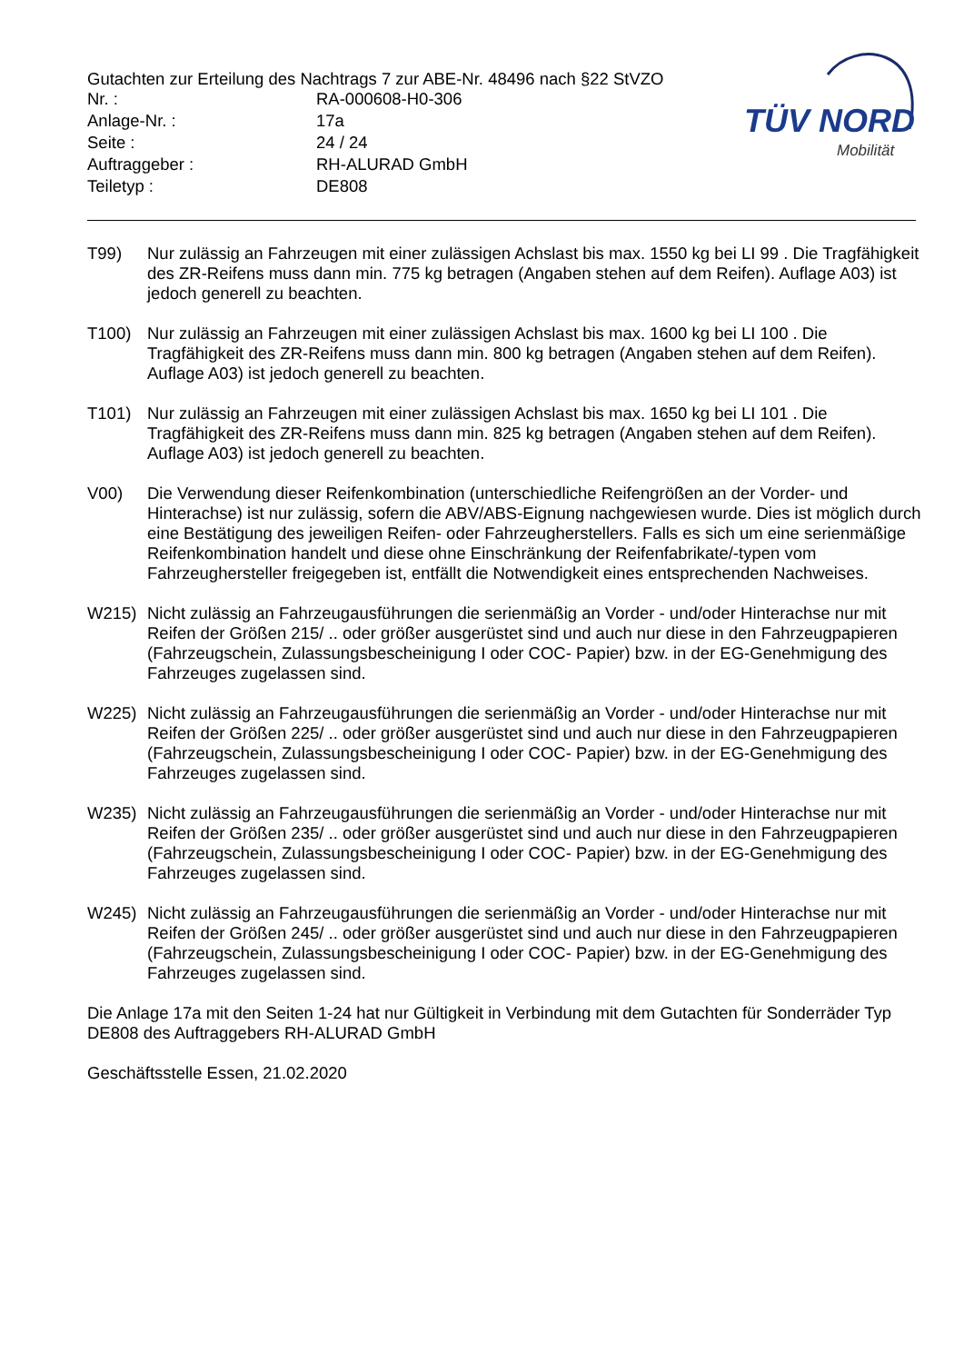Gutachten zur Erteilung des Nachtrags 7 zur ABE-Nr. 48496 nach §22 StVZO
Nr. : RA-000608-H0-306
Anlage-Nr. : 17a
Seite : 24 / 24
Auftraggeber : RH-ALURAD GmbH
Teiletyp : DE808
TÜV NORD
Mobilität
T99) Nur zulässig an Fahrzeugen mit einer zulässigen Achslast bis max. 1550 kg bei LI 99 . Die Tragfähigkeit des ZR-Reifens muss dann min. 775 kg betragen (Angaben stehen auf dem Reifen). Auflage A03) ist jedoch generell zu beachten.
T100) Nur zulässig an Fahrzeugen mit einer zulässigen Achslast bis max. 1600 kg bei LI 100 . Die Tragfähigkeit des ZR-Reifens muss dann min. 800 kg betragen (Angaben stehen auf dem Reifen). Auflage A03) ist jedoch generell zu beachten.
T101) Nur zulässig an Fahrzeugen mit einer zulässigen Achslast bis max. 1650 kg bei LI 101 . Die Tragfähigkeit des ZR-Reifens muss dann min. 825 kg betragen (Angaben stehen auf dem Reifen). Auflage A03) ist jedoch generell zu beachten.
V00) Die Verwendung dieser Reifenkombination (unterschiedliche Reifengrößen an der Vorder- und Hinterachse) ist nur zulässig, sofern die ABV/ABS-Eignung nachgewiesen wurde. Dies ist möglich durch eine Bestätigung des jeweiligen Reifen- oder Fahrzeugherstellers. Falls es sich um eine serienmäßige Reifenkombination handelt und diese ohne Einschränkung der Reifenfabrikate/-typen vom Fahrzeughersteller freigegeben ist, entfällt die Notwendigkeit eines entsprechenden Nachweises.
W215) Nicht zulässig an Fahrzeugausführungen die serienmäßig an Vorder - und/oder Hinterachse nur mit Reifen der Größen 215/ .. oder größer ausgerüstet sind und auch nur diese in den Fahrzeugpapieren (Fahrzeugschein, Zulassungsbescheinigung I oder COC- Papier) bzw. in der EG-Genehmigung des Fahrzeuges zugelassen sind.
W225) Nicht zulässig an Fahrzeugausführungen die serienmäßig an Vorder - und/oder Hinterachse nur mit Reifen der Größen 225/ .. oder größer ausgerüstet sind und auch nur diese in den Fahrzeugpapieren (Fahrzeugschein, Zulassungsbescheinigung I oder COC- Papier) bzw. in der EG-Genehmigung des Fahrzeuges zugelassen sind.
W235) Nicht zulässig an Fahrzeugausführungen die serienmäßig an Vorder - und/oder Hinterachse nur mit Reifen der Größen 235/ .. oder größer ausgerüstet sind und auch nur diese in den Fahrzeugpapieren (Fahrzeugschein, Zulassungsbescheinigung I oder COC- Papier) bzw. in der EG-Genehmigung des Fahrzeuges zugelassen sind.
W245) Nicht zulässig an Fahrzeugausführungen die serienmäßig an Vorder - und/oder Hinterachse nur mit Reifen der Größen 245/ .. oder größer ausgerüstet sind und auch nur diese in den Fahrzeugpapieren (Fahrzeugschein, Zulassungsbescheinigung I oder COC- Papier) bzw. in der EG-Genehmigung des Fahrzeuges zugelassen sind.
Die Anlage 17a mit den Seiten 1-24 hat nur Gültigkeit in Verbindung mit dem Gutachten für Sonderräder Typ DE808 des Auftraggebers RH-ALURAD GmbH
Geschäftsstelle Essen, 21.02.2020